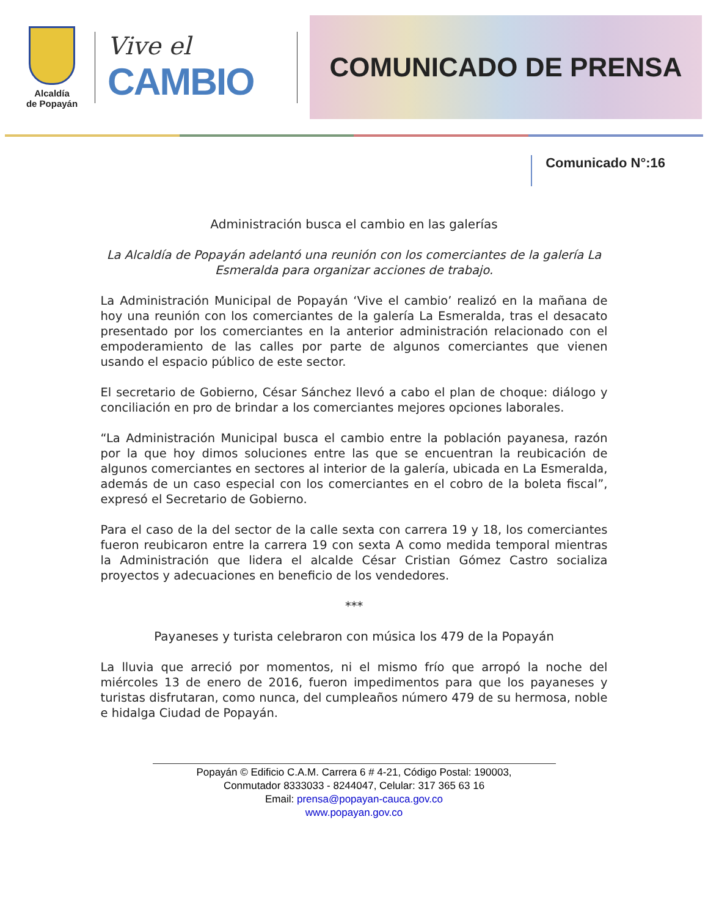Alcaldía
de Popayán
Vive el
CAMBIO
COMUNICADO DE PRENSA
Comunicado N°:16
Administración busca el cambio en las galerías
La Alcaldía de Popayán adelantó una reunión con los comerciantes de la galería La Esmeralda para organizar acciones de trabajo.
La Administración Municipal de Popayán ‘Vive el cambio’ realizó en la mañana de hoy una reunión con los comerciantes de la galería La Esmeralda, tras el desacato presentado por los comerciantes en la anterior administración relacionado con el empoderamiento de las calles por parte de algunos comerciantes que vienen usando el espacio público de este sector.
El secretario de Gobierno, César Sánchez llevó a cabo el plan de choque: diálogo y conciliación en pro de brindar a los comerciantes mejores opciones laborales.
“La Administración Municipal busca el cambio entre la población payanesa, razón por la que hoy dimos soluciones entre las que se encuentran la reubicación de algunos comerciantes en sectores al interior de la galería, ubicada en La Esmeralda, además de un caso especial con los comerciantes en el cobro de la boleta fiscal”, expresó el Secretario de Gobierno.
Para el caso de la del sector de la calle sexta con carrera 19 y 18, los comerciantes fueron reubicaron entre la carrera 19 con sexta A como medida temporal mientras la Administración que lidera el alcalde César Cristian Gómez Castro socializa proyectos y adecuaciones en beneficio de los vendedores.
***
Payaneses y turista celebraron con música los 479 de la Popayán
La lluvia que arreció por momentos, ni el mismo frío que arropó la noche del miércoles 13 de enero de 2016, fueron impedimentos para que los payaneses y turistas disfrutaran, como nunca, del cumpleaños número 479 de su hermosa, noble e hidalga Ciudad de Popayán.
Popayán © Edificio C.A.M. Carrera 6 # 4-21, Código Postal: 190003,
Conmutador 8333033 - 8244047, Celular: 317 365 63 16
Email: prensa@popayan-cauca.gov.co
www.popayan.gov.co